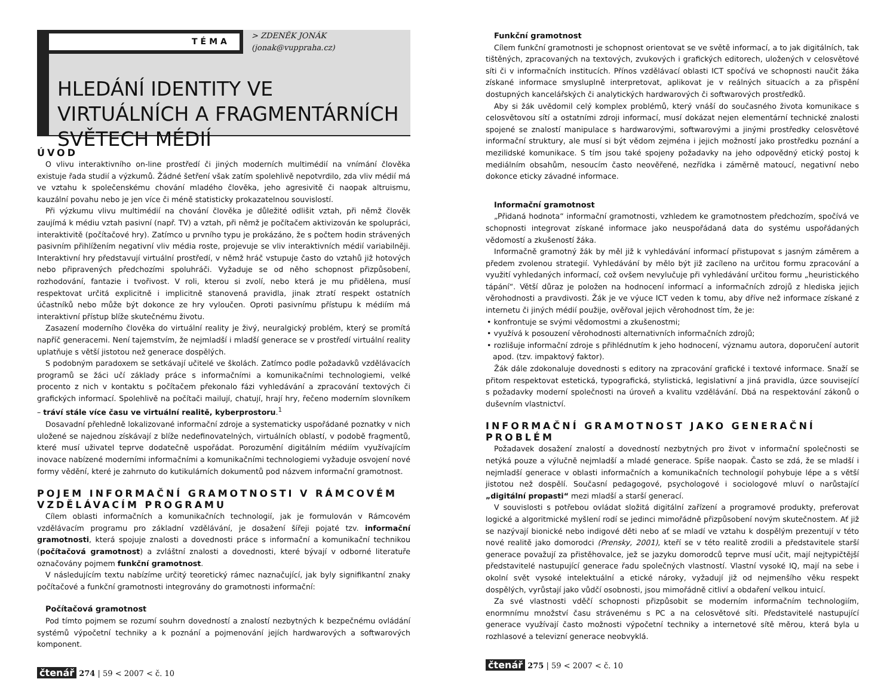TÉMA
> ZDENĚK JONÁK (jonak@vuppraha.cz)
HLEDÁNÍ IDENTITY VE VIRTUÁLNÍCH A FRAGMENTÁRNÍCH SVĚTECH MÉDIÍ
ÚVOD
O vlivu interaktivního on-line prostředí či jiných moderních multimédií na vnímání člověka existuje řada studií a výzkumů. Žádné šetření však zatím spolehlivě nepotvrdilo, zda vliv médií má ve vztahu k společenskému chování mladého člověka, jeho agresivitě či naopak altruismu, kauzální povahu nebo je jen více či méně statisticky prokazatelnou souvislostí.
Při výzkumu vlivu multimédií na chování člověka je důležité odlišit vztah, při němž člověk zaujímá k médiu vztah pasivní (např. TV) a vztah, při němž je počítačem aktivizován ke spolupráci, interaktivitě (počítačové hry). Zatímco u prvního typu je prokázáno, že s počtem hodin strávených pasivním přihlížením negativní vliv média roste, projevuje se vliv interaktivních médií variabilněji. Interaktivní hry představují virtuální prostředí, v němž hráč vstupuje často do vztahů již hotových nebo připravených předchozími spoluhráči. Vyžaduje se od něho schopnost přizpůsobení, rozhodování, fantazie i tvořivost. V roli, kterou si zvolí, nebo která je mu přidělena, musí respektovat určitá explicitně i implicitně stanovená pravidla, jinak ztratí respekt ostatních účastníků nebo může být dokonce ze hry vyloučen. Oproti pasivnímu přístupu k médiím má interaktivní přístup blíže skutečnému životu.
Zasazení moderního člověka do virtuální reality je živý, neuralgický problém, který se promítá napříč generacemi. Není tajemstvím, že nejmladší i mladší generace se v prostředí virtuální reality uplatňuje s větší jistotou než generace dospělých.
S podobným paradoxem se setkávají učitelé ve školách. Zatímco podle požadavků vzdělávacích programů se žáci učí základy práce s informačními a komunikačními technologiemi, velké procento z nich v kontaktu s počítačem překonalo fázi vyhledávání a zpracování textových či grafických informací. Spolehlivě na počítači mailují, chatují, hrají hry, řečeno moderním slovníkem – tráví stále více času ve virtuální realitě, kyberprostoru.<sup>1</sup>
Dosavadní přehledně lokalizované informační zdroje a systematicky uspořádané poznatky v nich uložené se najednou získávají z blíže nedefinovatelných, virtuálních oblastí, v podobě fragmentů, které musí uživatel teprve dodatečně uspořádat. Porozumění digitálním médiím využívajícím inovace nabízené moderními informačními a komunikačními technologiemi vyžaduje osvojení nové formy vědění, které je zahrnuto do kutikulárních dokumentů pod názvem informační gramotnost.
POJEM INFORMAČNÍ GRAMOTNOSTI V RÁMCOVÉM VZDĚLÁVACÍM PROGRAMU
Cílem oblasti informačních a komunikačních technologií, jak je formulován v Rámcovém vzdělávacím programu pro základní vzdělávání, je dosažení šířeji pojaté tzv. informační gramotnosti, která spojuje znalosti a dovednosti práce s informační a komunikační technikou (počítačová gramotnost) a zvláštní znalosti a dovednosti, které bývají v odborné literatuře označovány pojmem funkční gramotnost.
V následujícím textu nabízíme určitý teoretický rámec naznačující, jak byly signifikantní znaky počítačové a funkční gramotnosti integrovány do gramotnosti informační:
Počítačová gramotnost
Pod tímto pojmem se rozumí souhrn dovedností a znalostí nezbytných k bezpečnému ovládání systémů výpočetní techniky a k poznání a pojmenování jejích hardwarových a softwarových komponent.
čtenář 274 | 59 < 2007 < č. 10
Funkční gramotnost
Cílem funkční gramotnosti je schopnost orientovat se ve světě informací, a to jak digitálních, tak tištěných, zpracovaných na textových, zvukových i grafických editorech, uložených v celosvětové síti či v informačních institucích. Přínos vzdělávací oblasti ICT spočívá ve schopnosti naučit žáka získané informace smysluplně interpretovat, aplikovat je v reálných situacích a za přispění dostupných kancelářských či analytických hardwarových či softwarových prostředků.
Aby si žák uvědomil celý komplex problémů, který vnáší do současného života komunikace s celosvětovou sítí a ostatními zdroji informací, musí dokázat nejen elementární technické znalosti spojené se znalostí manipulace s hardwarovými, softwarovými a jinými prostředky celosvětové informační struktury, ale musí si být vědom zejména i jejich možností jako prostředku poznání a mezilidské komunikace. S tím jsou také spojeny požadavky na jeho odpovědný etický postoj k mediálním obsahům, nesoucím často neověřené, nezřídka i záměrně matoucí, negativní nebo dokonce eticky závadné informace.
Informační gramotnost
„Přidaná hodnota“ informační gramotnosti, vzhledem ke gramotnostem předchozím, spočívá ve schopnosti integrovat získané informace jako neuspořádaná data do systému uspořádaných vědomostí a zkušeností žáka.
Informačně gramotný žák by měl již k vyhledávání informací přistupovat s jasným záměrem a předem zvolenou strategií. Vyhledávání by mělo být již zacíleno na určitou formu zpracování a využití vyhledaných informací, což ovšem nevylučuje při vyhledávání určitou formu „heuristického tápání“. Větší důraz je položen na hodnocení informací a informačních zdrojů z hlediska jejich věrohodnosti a pravdivosti. Žák je ve výuce ICT veden k tomu, aby dříve než informace získané z internetu či jiných médií použije, ověřoval jejich věrohodnost tím, že je:
• konfrontuje se svými vědomostmi a zkušenostmi;
• využívá k posouzení věrohodnosti alternativních informačních zdrojů;
• rozlišuje informační zdroje s přihlédnutím k jeho hodnocení, významu autora, doporučení autorit apod. (tzv. impaktový faktor).
Žák dále zdokonaluje dovednosti s editory na zpracování grafické i textové informace. Snaží se přitom respektovat estetická, typografická, stylistická, legislativní a jiná pravidla, úzce související s požadavky moderní společnosti na úroveň a kvalitu vzdělávání. Dbá na respektování zákonů o duševním vlastnictví.
INFORMAČNÍ GRAMOTNOST JAKO GENERAČNÍ PROBLÉM
Požadavek dosažení znalostí a dovedností nezbytných pro život v informační společnosti se netýká pouze a výlučně nejmladší a mladé generace. Spíše naopak. Často se zdá, že se mladší i nejmladší generace v oblasti informačních a komunikačních technologií pohybuje lépe a s větší jistotou než dospělí. Současní pedagogové, psychologové i sociologové mluví o narůstající „digitální propasti“ mezi mladší a starší generací.
V souvislosti s potřebou ovládat složitá digitální zařízení a programové produkty, preferovat logické a algoritmické myšlení rodí se jedinci mimořádně přizpůsobení novým skutečnostem. Ať již se nazývají bionické nebo indigové děti nebo ať se mladí ve vztahu k dospělým prezentují v této nové realitě jako domorodci (Prensky, 2001), kteří se v této realitě zrodili a představitele starší generace považují za přistěhovalce, jež se jazyku domorodců teprve musí učit, mají nejtypičtější představitelé nastupující generace řadu společných vlastností. Vlastní vysoké IQ, mají na sebe i okolní svět vysoké intelektuální a etické nároky, vyžadují již od nejmenšího věku respekt dospělých, vyrůstají jako vůdčí osobnosti, jsou mimořádně citliví a obdaření velkou intuicí.
Za své vlastnosti vděčí schopnosti přizpůsobit se moderním informačním technologiím, enormnímu množství času strávenému s PC a na celosvětové síti. Představitelé nastupující generace využívají často možnosti výpočetní techniky a internetové sítě měrou, která byla u rozhlasové a televizní generace neobvyklá.
čtenář 275 | 59 < 2007 < č. 10